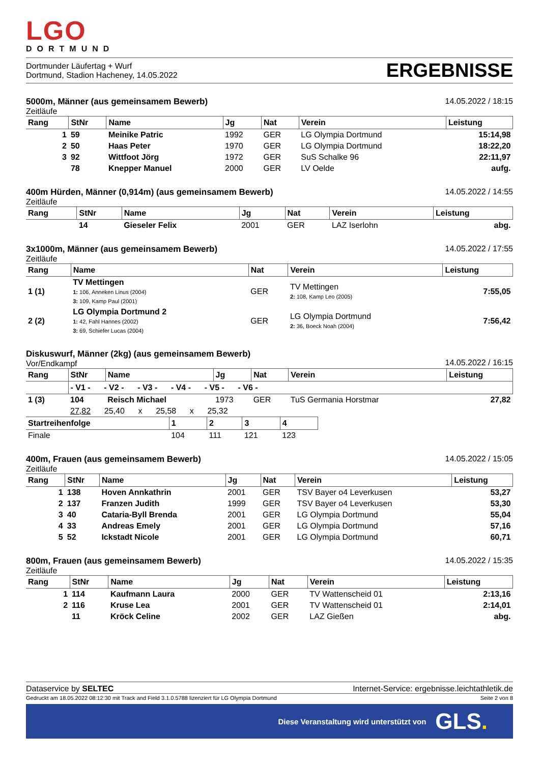LGO
DORTMUND
Dortmunder Läufertag + Wurf
Dortmund, Stadion Hacheney, 14.05.2022
ERGEBNISSE
5000m, Männer (aus gemeinsamem Bewerb)
Zeitläufe
14.05.2022 / 18:15
| Rang | StNr | Name | Jg | Nat | Verein | Leistung |
| --- | --- | --- | --- | --- | --- | --- |
| 1 | 59 | Meinike Patric | 1992 | GER | LG Olympia Dortmund | 15:14,98 |
| 2 | 50 | Haas Peter | 1970 | GER | LG Olympia Dortmund | 18:22,20 |
| 3 | 92 | Wittfoot Jörg | 1972 | GER | SuS Schalke 96 | 22:11,97 |
| | 78 | Knepper Manuel | 2000 | GER | LV Oelde | aufg. |
400m Hürden, Männer (0,914m) (aus gemeinsamem Bewerb)
Zeitläufe
14.05.2022 / 14:55
| Rang | StNr | Name | Jg | Nat | Verein | Leistung |
| --- | --- | --- | --- | --- | --- | --- |
| | 14 | Gieseler Felix | 2001 | GER | LAZ Iserlohn | abg. |
3x1000m, Männer (aus gemeinsamem Bewerb)
Zeitläufe
14.05.2022 / 17:55
| Rang | Name | Nat | Verein | Leistung |
| --- | --- | --- | --- | --- |
| 1 (1) | TV Mettingen 1: 106, Anneken Linus (2004) 3: 109, Kamp Paul (2001) | GER | TV Mettingen 2: 108, Kamp Leo (2005) | 7:55,05 |
| 2 (2) | LG Olympia Dortmund 2 1: 42, Fahl Hannes (2002) 3: 69, Schiefer Lucas (2004) | GER | LG Olympia Dortmund 2: 36, Boeck Noah (2004) | 7:56,42 |
Diskuswurf, Männer (2kg) (aus gemeinsamem Bewerb)
Vor/Endkampf
14.05.2022 / 16:15
| Rang | StNr | Name | Jg | Nat | Verein | Leistung |
| --- | --- | --- | --- | --- | --- | --- |
| | - V1 - - V2 - - V3 - - V4 - - V5 - - V6 - | | | | | |
| 1 (3) | 104 | Reisch Michael | 1973 | GER | TuS Germania Horstmar | 27,82 |
| | 27,82 25,40 x 25,58 x 25,32 | | | | | |
| Startreihenfolge | 1 | 2 | 3 | 4 |
| --- | --- | --- | --- | --- |
| Finale | 104 | 111 | 121 | 123 |
400m, Frauen (aus gemeinsamem Bewerb)
Zeitläufe
14.05.2022 / 15:05
| Rang | StNr | Name | Jg | Nat | Verein | Leistung |
| --- | --- | --- | --- | --- | --- | --- |
| 1 | 138 | Hoven Annkathrin | 2001 | GER | TSV Bayer o4 Leverkusen | 53,27 |
| 2 | 137 | Franzen Judith | 1999 | GER | TSV Bayer o4 Leverkusen | 53,30 |
| 3 | 40 | Cataria-Byll Brenda | 2001 | GER | LG Olympia Dortmund | 55,04 |
| 4 | 33 | Andreas Emely | 2001 | GER | LG Olympia Dortmund | 57,16 |
| 5 | 52 | Ickstadt Nicole | 2001 | GER | LG Olympia Dortmund | 60,71 |
800m, Frauen (aus gemeinsamem Bewerb)
Zeitläufe
14.05.2022 / 15:35
| Rang | StNr | Name | Jg | Nat | Verein | Leistung |
| --- | --- | --- | --- | --- | --- | --- |
| 1 | 114 | Kaufmann Laura | 2000 | GER | TV Wattenscheid 01 | 2:13,16 |
| 2 | 116 | Kruse Lea | 2001 | GER | TV Wattenscheid 01 | 2:14,01 |
| | 11 | Kröck Celine | 2002 | GER | LAZ Gießen | abg. |
Dataservice by SELTEC Internet-Service: ergebnisse.leichtathletik.de
Gedruckt am 18.05.2022 08:12:30 mit Track and Field 3.1.0.5788 lizenziert für LG Olympia Dortmund
Seite 2 von 8
Diese Veranstaltung wird unterstützt von GLS.